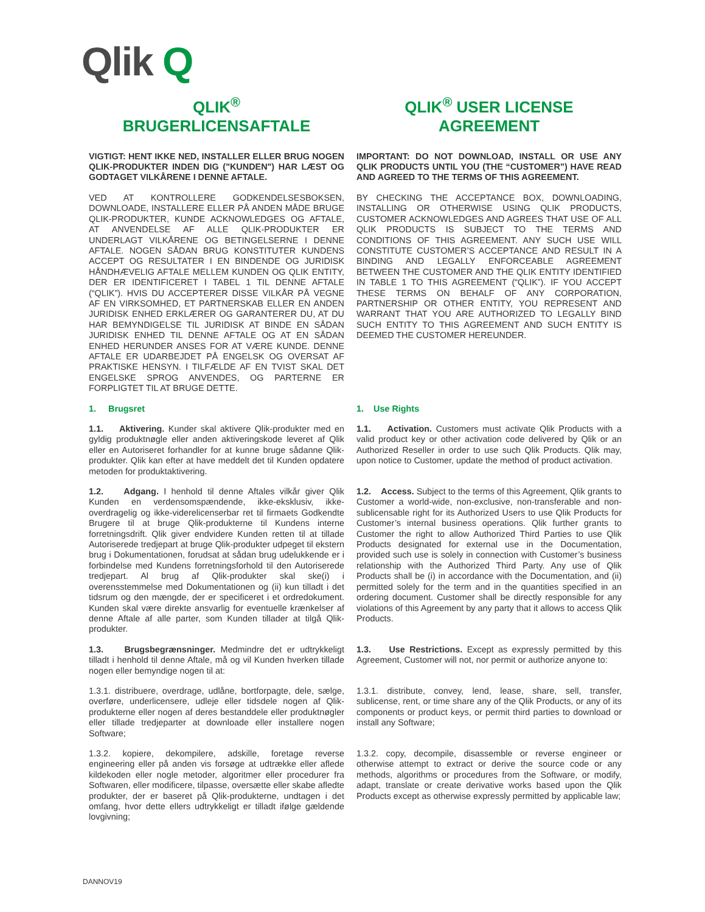Qlik Q
| QLIK<sup>®</sup> BRUGERLICENSAFTALE | QLIK<sup>®</sup> USER LICENSE AGREEMENT |
| VIGTIGT: HENT IKKE NED, INSTALLER ELLER BRUG NOGEN QLIK-PRODUKTER INDEN DIG ("KUNDEN") HAR LÆST OG GODTAGET VILKÅRENE I DENNE AFTALE. | IMPORTANT: DO NOT DOWNLOAD, INSTALL OR USE ANY QLIK PRODUCTS UNTIL YOU (THE “CUSTOMER”) HAVE READ AND AGREED TO THE TERMS OF THIS AGREEMENT. |
| VED AT KONTROLLERE GODKENDELSESBOKSEN, DOWNLOADE, INSTALLERE ELLER PÅ ANDEN MÅDE BRUGE QLIK-PRODUKTER, KUNDE ACKNOWLEDGES OG AFTALE, AT ANVENDELSE AF ALLE QLIK-PRODUKTER ER UNDERLAGT VILKÅRENE OG BETINGELSERNE I DENNE AFTALE. NOGEN SÅDAN BRUG KONSTITUTER KUNDENS ACCEPT OG RESULTATER I EN BINDENDE OG JURIDISK HÅNDHÆVELIG AFTALE MELLEM KUNDEN OG QLIK ENTITY, DER ER IDENTIFICERET I TABEL 1 TIL DENNE AFTALE (“QLIK”). HVIS DU ACCEPTERER DISSE VILKÅR PÅ VEGNE AF EN VIRKSOMHED, ET PARTNERSKAB ELLER EN ANDEN JURIDISK ENHED ERKLÆRER OG GARANTERER DU, AT DU HAR BEMYNDIGELSE TIL JURIDISK AT BINDE EN SÅDAN JURIDISK ENHED TIL DENNE AFTALE OG AT EN SÅDAN ENHED HERUNDER ANSES FOR AT VÆRE KUNDE. DENNE AFTALE ER UDARBEJDET PÅ ENGELSK OG OVERSAT AF PRAKTISKE HENSYN. I TILFÆLDE AF EN TVIST SKAL DET ENGELSKE SPROG ANVENDES, OG PARTERNE ER FORPLIGTET TIL AT BRUGE DETTE. | BY CHECKING THE ACCEPTANCE BOX, DOWNLOADING, INSTALLING OR OTHERWISE USING QLIK PRODUCTS, CUSTOMER ACKNOWLEDGES AND AGREES THAT USE OF ALL QLIK PRODUCTS IS SUBJECT TO THE TERMS AND CONDITIONS OF THIS AGREEMENT. ANY SUCH USE WILL CONSTITUTE CUSTOMER’S ACCEPTANCE AND RESULT IN A BINDING AND LEGALLY ENFORCEABLE AGREEMENT BETWEEN THE CUSTOMER AND THE QLIK ENTITY IDENTIFIED IN TABLE 1 TO THIS AGREEMENT (“QLIK”). IF YOU ACCEPT THESE TERMS ON BEHALF OF ANY CORPORATION, PARTNERSHIP OR OTHER ENTITY, YOU REPRESENT AND WARRANT THAT YOU ARE AUTHORIZED TO LEGALLY BIND SUCH ENTITY TO THIS AGREEMENT AND SUCH ENTITY IS DEEMED THE CUSTOMER HEREUNDER. |
| 1. Brugsret | 1. Use Rights |
| 1.1. Aktivering. Kunder skal aktivere Qlik-produkter med en gyldig produktnøgle eller anden aktiveringskode leveret af Qlik eller en Autoriseret forhandler for at kunne bruge sådanne Qlik-produkter. Qlik kan efter at have meddelt det til Kunden opdatere metoden for produktaktivering. | 1.1. Activation. Customers must activate Qlik Products with a valid product key or other activation code delivered by Qlik or an Authorized Reseller in order to use such Qlik Products. Qlik may, upon notice to Customer, update the method of product activation. |
| 1.2. Adgang. I henhold til denne Aftales vilkår giver Qlik Kunden en verdensomspændende, ikke-eksklusiv, ikke-overdragelig og ikke-viderelicenserbar ret til firmaets Godkendte Brugere til at bruge Qlik-produkterne til Kundens interne forretningsdrift. Qlik giver endvidere Kunden retten til at tillade Autoriserede tredjepart at bruge Qlik-produkter udpeget til ekstern brug i Dokumentationen, forudsat at sådan brug udelukkende er i forbindelse med Kundens forretningsforhold til den Autoriserede tredjepart. Al brug af Qlik-produkter skal ske(i) i overensstemmelse med Dokumentationen og (ii) kun tilladt i det tidsrum og den mængde, der er specificeret i et ordredokument. Kunden skal være direkte ansvarlig for eventuelle krænkelser af denne Aftale af alle parter, som Kunden tillader at tilgå Qlik-produkter. | 1.2. Access. Subject to the terms of this Agreement, Qlik grants to Customer a world-wide, non-exclusive, non-transferable and non-sublicensable right for its Authorized Users to use Qlik Products for Customer’s internal business operations. Qlik further grants to Customer the right to allow Authorized Third Parties to use Qlik Products designated for external use in the Documentation, provided such use is solely in connection with Customer’s business relationship with the Authorized Third Party. Any use of Qlik Products shall be (i) in accordance with the Documentation, and (ii) permitted solely for the term and in the quantities specified in an ordering document. Customer shall be directly responsible for any violations of this Agreement by any party that it allows to access Qlik Products. |
| 1.3. Brugsbegrænsninger. Medmindre det er udtrykkeligt tilladt i henhold til denne Aftale, må og vil Kunden hverken tillade nogen eller bemyndige nogen til at: | 1.3. Use Restrictions. Except as expressly permitted by this Agreement, Customer will not, nor permit or authorize anyone to: |
| 1.3.1. distribuere, overdrage, udlåne, bortforpagte, dele, sælge, overføre, underlicensere, udleje eller tidsdele nogen af Qlik-produkterne eller nogen af deres bestanddele eller produktnøgler eller tillade tredjeparter at downloade eller installere nogen Software; | 1.3.1. distribute, convey, lend, lease, share, sell, transfer, sublicense, rent, or time share any of the Qlik Products, or any of its components or product keys, or permit third parties to download or install any Software; |
| 1.3.2. kopiere, dekompilere, adskille, foretage reverse engineering eller på anden vis forsøge at udtrække eller aflede kildekoden eller nogle metoder, algoritmer eller procedurer fra Softwaren, eller modificere, tilpasse, oversætte eller skabe afledte produkter, der er baseret på Qlik-produkterne, undtagen i det omfang, hvor dette ellers udtrykkeligt er tilladt ifølge gældende lovgivning; | 1.3.2. copy, decompile, disassemble or reverse engineer or otherwise attempt to extract or derive the source code or any methods, algorithms or procedures from the Software, or modify, adapt, translate or create derivative works based upon the Qlik Products except as otherwise expressly permitted by applicable law; |
DANNOV19